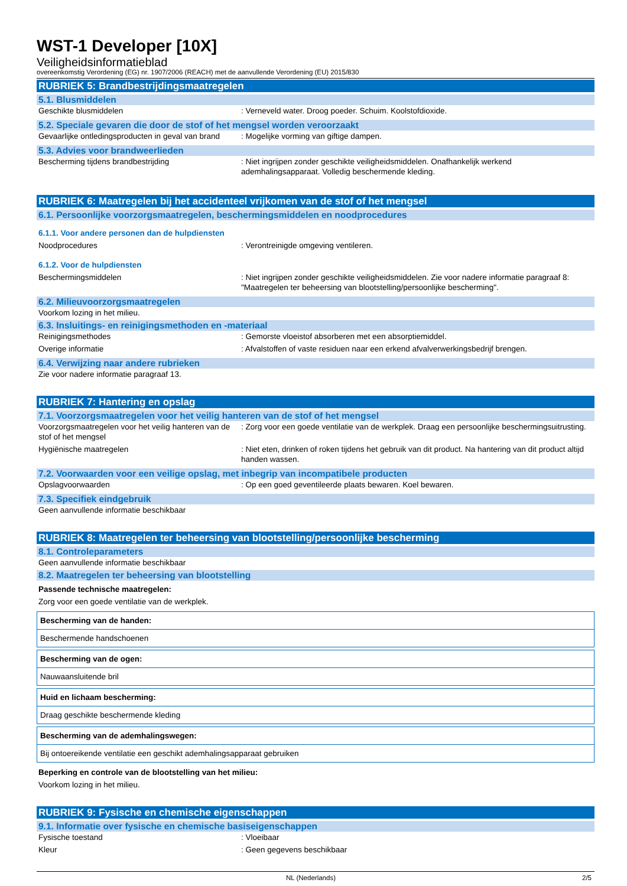WST-1 Developer [10X]
Veiligheidsinformatieblad
overeenkomstig Verordening (EG) nr. 1907/2006 (REACH) met de aanvullende Verordening (EU) 2015/830
RUBRIEK 5: Brandbestrijdingsmaatregelen
5.1. Blusmiddelen
| Geschikte blusmiddelen | : Verneveld water. Droog poeder. Schuim. Koolstofdioxide. |
5.2. Speciale gevaren die door de stof of het mengsel worden veroorzaakt
| Gevaarlijke ontledingsproducten in geval van brand | : Mogelijke vorming van giftige dampen. |
5.3. Advies voor brandweerlieden
| Bescherming tijdens brandbestrijding | : Niet ingrijpen zonder geschikte veiligheidsmiddelen. Onafhankelijk werkend ademhalingsapparaat. Volledig beschermende kleding. |
RUBRIEK 6: Maatregelen bij het accidenteel vrijkomen van de stof of het mengsel
6.1. Persoonlijke voorzorgsmaatregelen, beschermingsmiddelen en noodprocedures
6.1.1. Voor andere personen dan de hulpdiensten
| Noodprocedures | : Verontreinigde omgeving ventileren. |
6.1.2. Voor de hulpdiensten
| Beschermingsmiddelen | : Niet ingrijpen zonder geschikte veiligheidsmiddelen. Zie voor nadere informatie paragraaf 8: "Maatregelen ter beheersing van blootstelling/persoonlijke bescherming". |
6.2. Milieuvoorzorgsmaatregelen
Voorkom lozing in het milieu.
6.3. Insluitings- en reinigingsmethoden en -materiaal
| Reinigingsmethodes | : Gemorste vloeistof absorberen met een absorptiemiddel. |
| Overige informatie | : Afvalstoffen of vaste residuen naar een erkend afvalverwerkingsbedrijf brengen. |
6.4. Verwijzing naar andere rubrieken
Zie voor nadere informatie paragraaf 13.
RUBRIEK 7: Hantering en opslag
7.1. Voorzorgsmaatregelen voor het veilig hanteren van de stof of het mengsel
| Voorzorgsmaatregelen voor het veilig hanteren van de stof of het mengsel | : Zorg voor een goede ventilatie van de werkplek. Draag een persoonlijke beschermingsuitrusting. |
| Hygiënische maatregelen | : Niet eten, drinken of roken tijdens het gebruik van dit product. Na hantering van dit product altijd handen wassen. |
7.2. Voorwaarden voor een veilige opslag, met inbegrip van incompatibele producten
| Opslagvoorwaarden | : Op een goed geventileerde plaats bewaren. Koel bewaren. |
7.3. Specifiek eindgebruik
Geen aanvullende informatie beschikbaar
RUBRIEK 8: Maatregelen ter beheersing van blootstelling/persoonlijke bescherming
8.1. Controleparameters
Geen aanvullende informatie beschikbaar
8.2. Maatregelen ter beheersing van blootstelling
Passende technische maatregelen:
Zorg voor een goede ventilatie van de werkplek.
| Bescherming van de handen: |
| --- |
| Beschermende handschoenen |
| Bescherming van de ogen: |
| --- |
| Nauwaansluitende bril |
| Huid en lichaam bescherming: |
| --- |
| Draag geschikte beschermende kleding |
| Bescherming van de ademhalingswegen: |
| --- |
| Bij ontoereikende ventilatie een geschikt ademhalingsapparaat gebruiken |
Beperking en controle van de blootstelling van het milieu:
Voorkom lozing in het milieu.
RUBRIEK 9: Fysische en chemische eigenschappen
9.1. Informatie over fysische en chemische basiseigenschappen
| Fysische toestand | : Vloeibaar |
| Kleur | : Geen gegevens beschikbaar |
NL (Nederlands) 2/5